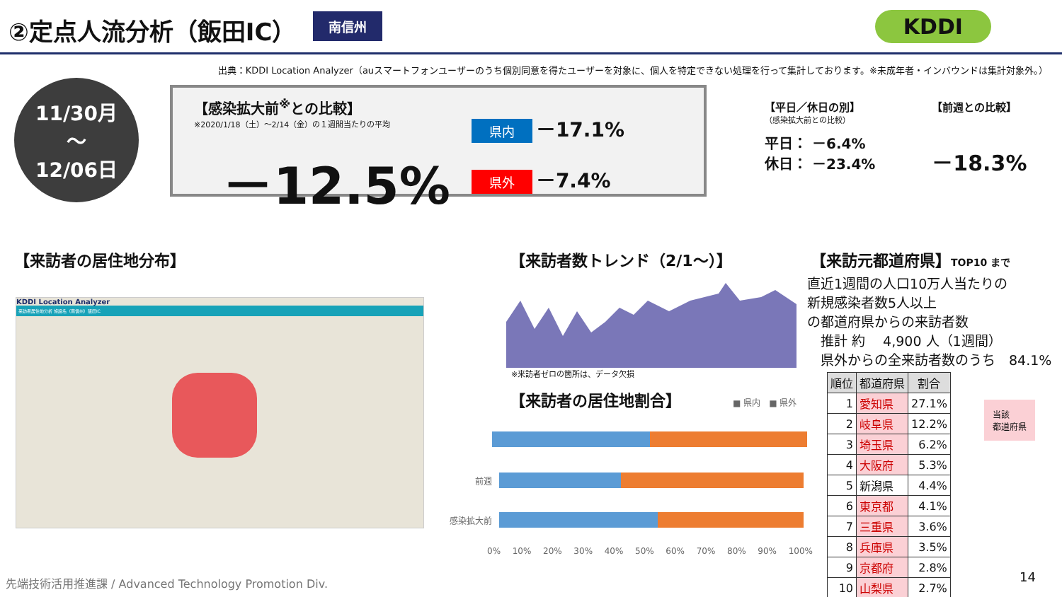②定点人流分析（飯田IC）
南信州 KDDI
出典：KDDI Location Analyzer（auスマートフォンユーザーのうち個別同意を得たユーザーを対象に、個人を特定できない処理を行って集計しております。※未成年者・インバウンドは集計対象外。）
11/30月
～
12/06日
【感染拡大前<sup>※</sup>との比較】
※2020/1/18（土）～2/14（金）の１週間当たりの平均
－12.5%
県内 －17.1%
県外 －7.4%
【平日／休日の別】
（感染拡大前との比較）
平日： －6.4%
休日： －23.4%
【前週との比較】
－18.3%
【来訪者の居住地分布】
KDDI Location Analyzer
来訪者居住地分析 施設名（南信州）飯田IC
【来訪者数トレンド（2/1～）】
※来訪者ゼロの箇所は、データ欠損
【来訪者の居住地割合】 ■ 県内　■ 県外
前週
感染拡大前
0% 10% 20% 30% 40% 50% 60% 70% 80% 90% 100%
【来訪元都道府県】TOP10 まで
直近1週間の人口10万人当たりの
新規感染者数5人以上
の都道府県からの来訪者数
　推計 約　 4,900 人（1週間）
　県外からの全来訪者数のうち　84.1%
| 順位 | 都道府県 | 割合 |
| --- | --- | --- |
| 1 | 愛知県 | 27.1% |
| 2 | 岐阜県 | 12.2% |
| 3 | 埼玉県 | 6.2% |
| 4 | 大阪府 | 5.3% |
| 5 | 新潟県 | 4.4% |
| 6 | 東京都 | 4.1% |
| 7 | 三重県 | 3.6% |
| 8 | 兵庫県 | 3.5% |
| 9 | 京都府 | 2.8% |
| 10 | 山梨県 | 2.7% |
当該
都道府県
先端技術活用推進課 / Advanced Technology Promotion Div.
14